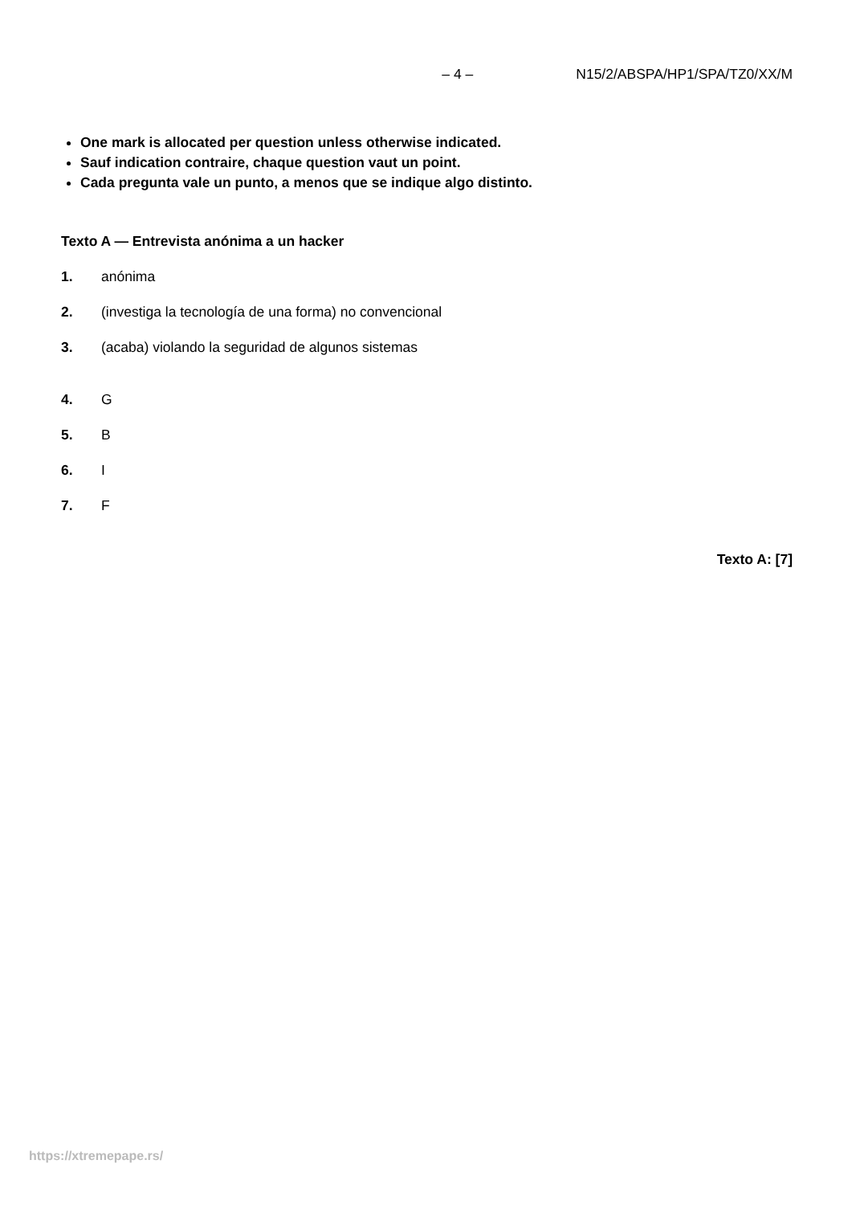– 4 – N15/2/ABSPA/HP1/SPA/TZ0/XX/M
One mark is allocated per question unless otherwise indicated.
Sauf indication contraire, chaque question vaut un point.
Cada pregunta vale un punto, a menos que se indique algo distinto.
Texto A — Entrevista anónima a un hacker
1. anónima
2. (investiga la tecnología de una forma) no convencional
3. (acaba) violando la seguridad de algunos sistemas
4. G
5. B
6. I
7. F
Texto A: [7]
https://xtremepape.rs/